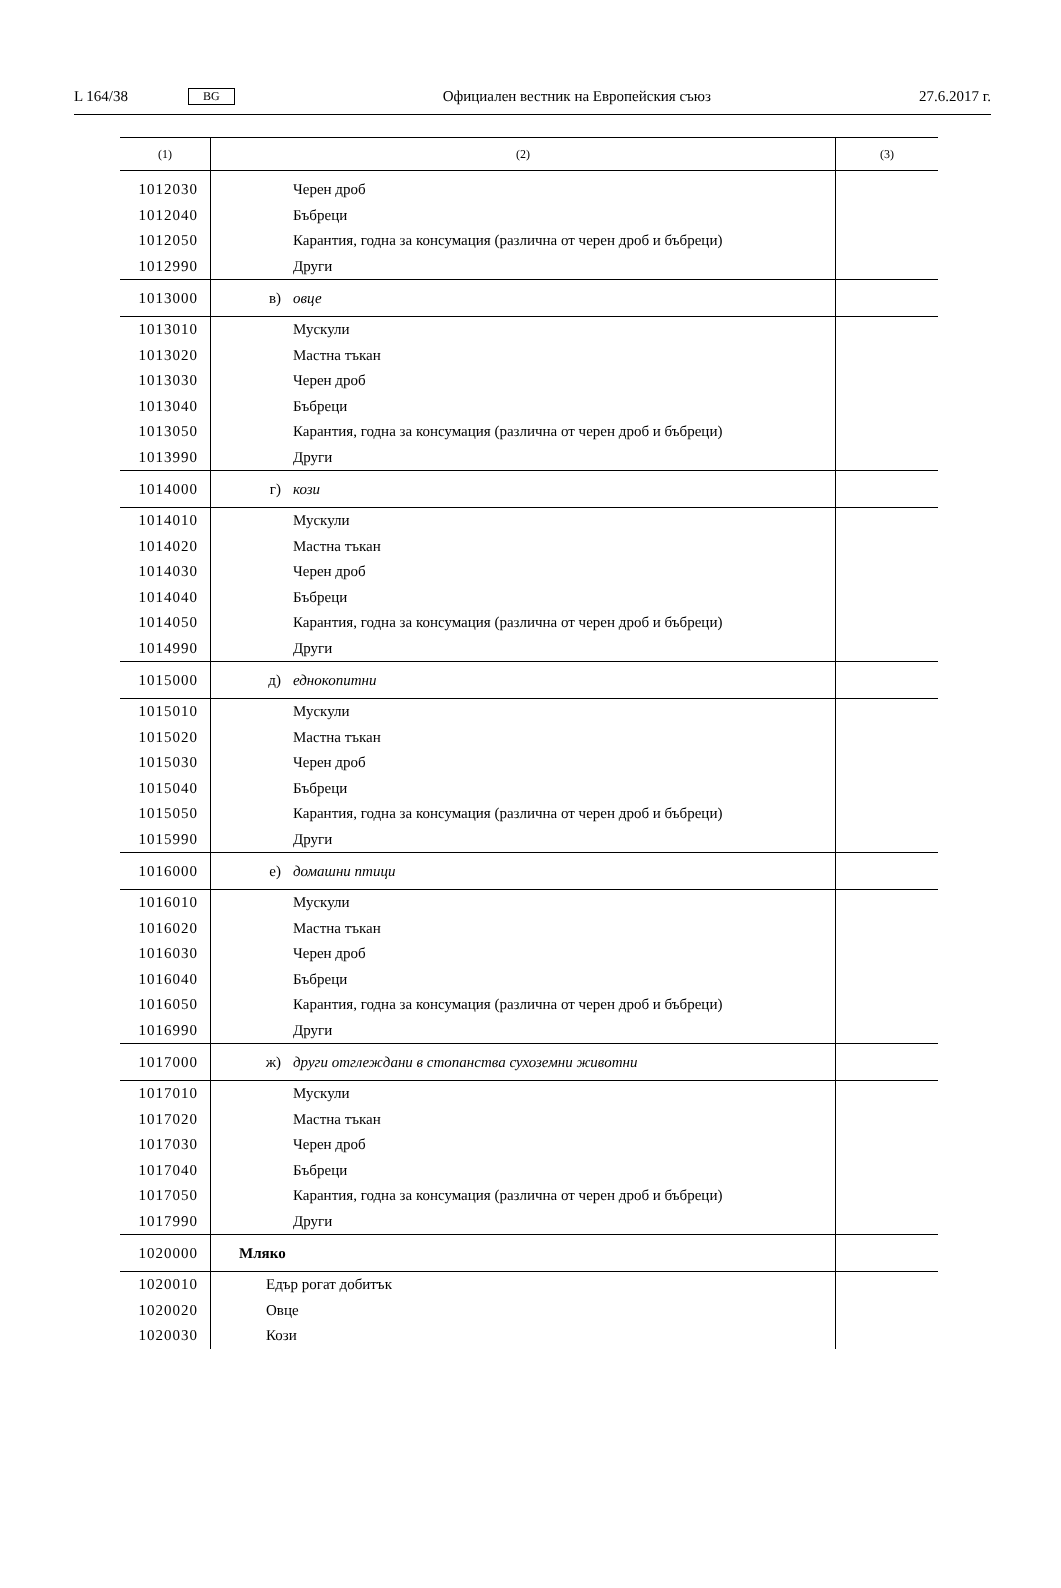L 164/38 BG Официален вестник на Европейския съюз 27.6.2017 г.
| (1) | (2) | (3) |
| --- | --- | --- |
| 1012030 | Черен дроб | |
| 1012040 | Бъбреци | |
| 1012050 | Карантия, годна за консумация (различна от черен дроб и бъбреци) | |
| 1012990 | Други | |
| 1013000 | в) овце | |
| 1013010 | Мускули | |
| 1013020 | Мастна тъкан | |
| 1013030 | Черен дроб | |
| 1013040 | Бъбреци | |
| 1013050 | Карантия, годна за консумация (различна от черен дроб и бъбреци) | |
| 1013990 | Други | |
| 1014000 | г) кози | |
| 1014010 | Мускули | |
| 1014020 | Мастна тъкан | |
| 1014030 | Черен дроб | |
| 1014040 | Бъбреци | |
| 1014050 | Карантия, годна за консумация (различна от черен дроб и бъбреци) | |
| 1014990 | Други | |
| 1015000 | д) еднокопитни | |
| 1015010 | Мускули | |
| 1015020 | Мастна тъкан | |
| 1015030 | Черен дроб | |
| 1015040 | Бъбреци | |
| 1015050 | Карантия, годна за консумация (различна от черен дроб и бъбреци) | |
| 1015990 | Други | |
| 1016000 | е) домашни птици | |
| 1016010 | Мускули | |
| 1016020 | Мастна тъкан | |
| 1016030 | Черен дроб | |
| 1016040 | Бъбреци | |
| 1016050 | Карантия, годна за консумация (различна от черен дроб и бъбреци) | |
| 1016990 | Други | |
| 1017000 | ж) други отглеждани в стопанства сухоземни животни | |
| 1017010 | Мускули | |
| 1017020 | Мастна тъкан | |
| 1017030 | Черен дроб | |
| 1017040 | Бъбреци | |
| 1017050 | Карантия, годна за консумация (различна от черен дроб и бъбреци) | |
| 1017990 | Други | |
| 1020000 | Мляко | |
| 1020010 | Едър рогат добитък | |
| 1020020 | Овце | |
| 1020030 | Кози | |